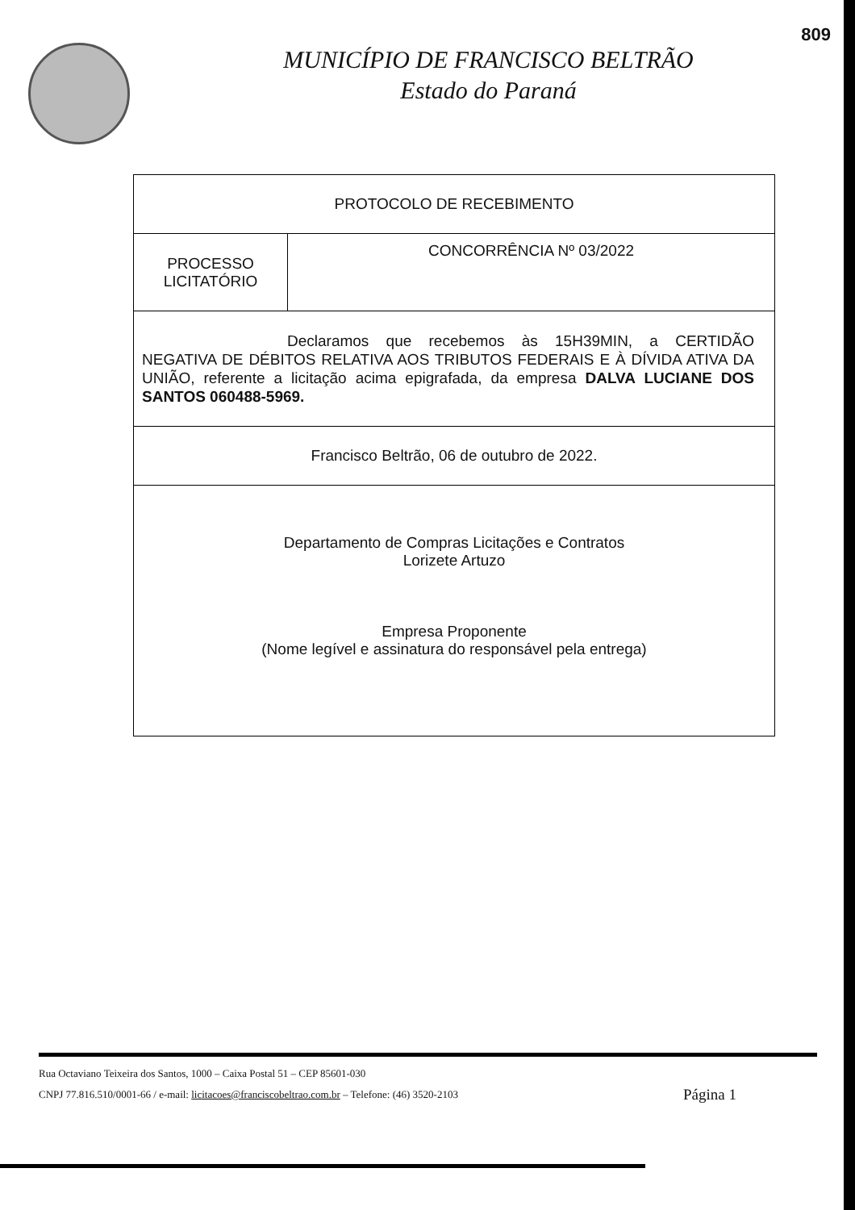809
MUNICÍPIO DE FRANCISCO BELTRÃO
Estado do Paraná
| PROTOCOLO DE RECEBIMENTO | |
| PROCESSO LICITATÓRIO | CONCORRÊNCIA Nº 03/2022 |
| Declaramos que recebemos às 15H39MIN, a CERTIDÃO NEGATIVA DE DÉBITOS RELATIVA AOS TRIBUTOS FEDERAIS E À DÍVIDA ATIVA DA UNIÃO, referente a licitação acima epigrafada, da empresa DALVA LUCIANE DOS SANTOS 060488-5969. | |
| Francisco Beltrão, 06 de outubro de 2022. | |
| Departamento de Compras Licitações e Contratos Lorizete Artuzo Empresa Proponente (Nome legível e assinatura do responsável pela entrega) | |
Rua Octaviano Teixeira dos Santos, 1000 – Caixa Postal 51 – CEP 85601-030
Página 1 CNPJ 77.816.510/0001-66 / e-mail: licitacoes@franciscobeltrao.com.br – Telefone: (46) 3520-2103